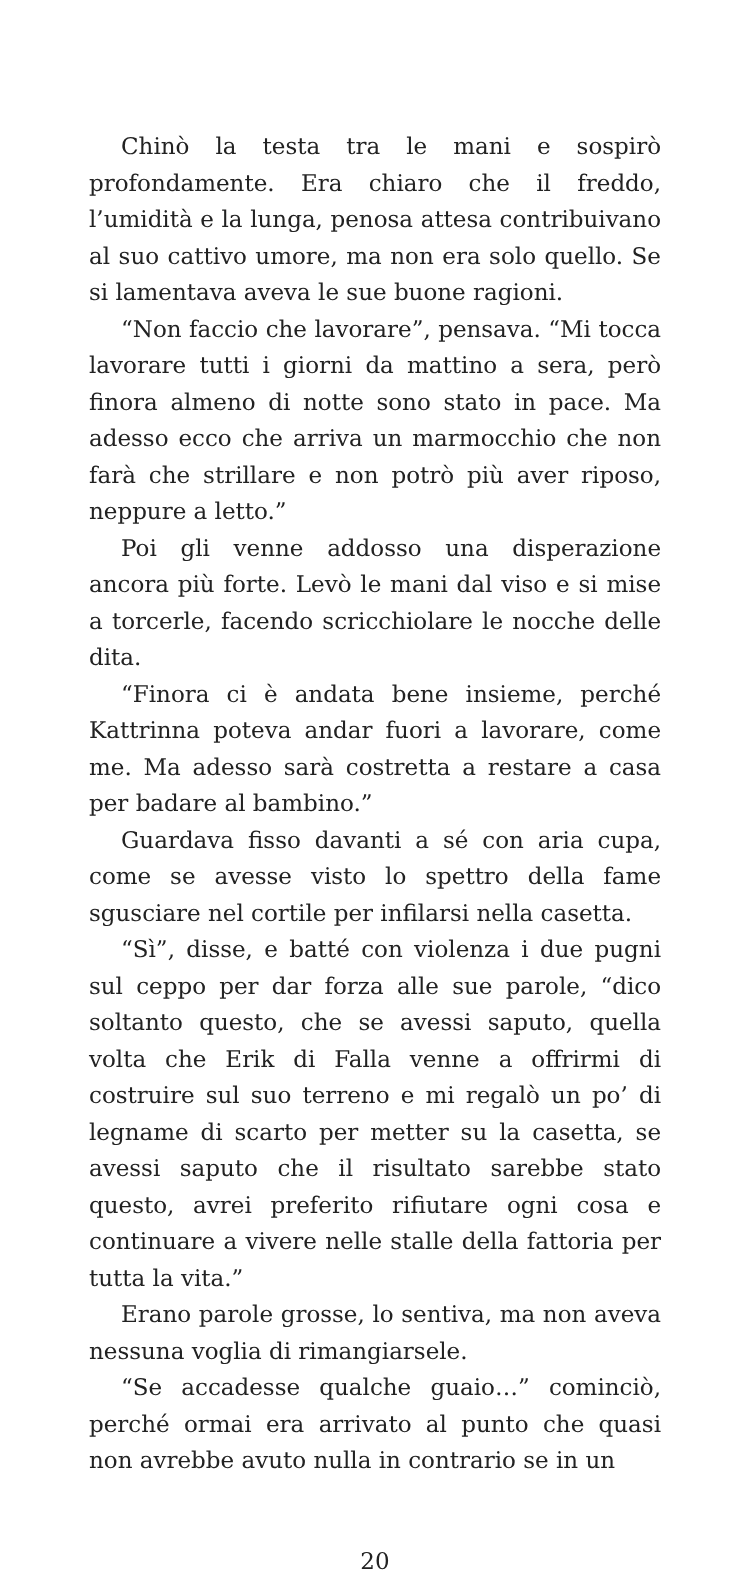Chinò la testa tra le mani e sospirò profondamente. Era chiaro che il freddo, l’umidità e la lunga, penosa attesa contribuivano al suo cattivo umore, ma non era solo quello. Se si lamentava aveva le sue buone ragioni.
“Non faccio che lavorare”, pensava. “Mi tocca lavorare tutti i giorni da mattino a sera, però finora almeno di notte sono stato in pace. Ma adesso ecco che arriva un marmocchio che non farà che strillare e non potrò più aver riposo, neppure a letto.”
Poi gli venne addosso una disperazione ancora più forte. Levò le mani dal viso e si mise a torcerle, facendo scricchiolare le nocche delle dita.
“Finora ci è andata bene insieme, perché Kattrinna poteva andar fuori a lavorare, come me. Ma adesso sarà costretta a restare a casa per badare al bambino.”
Guardava fisso davanti a sé con aria cupa, come se avesse visto lo spettro della fame sgusciare nel cortile per infilarsi nella casetta.
“Sì”, disse, e batté con violenza i due pugni sul ceppo per dar forza alle sue parole, “dico soltanto questo, che se avessi saputo, quella volta che Erik di Falla venne a offrirmi di costruire sul suo terreno e mi regalò un po’ di legname di scarto per metter su la casetta, se avessi saputo che il risultato sarebbe stato questo, avrei preferito rifiutare ogni cosa e continuare a vivere nelle stalle della fattoria per tutta la vita.”
Erano parole grosse, lo sentiva, ma non aveva nessuna voglia di rimangiarsele.
“Se accadesse qualche guaio…” cominciò, perché ormai era arrivato al punto che quasi non avrebbe avuto nulla in contrario se in un
20